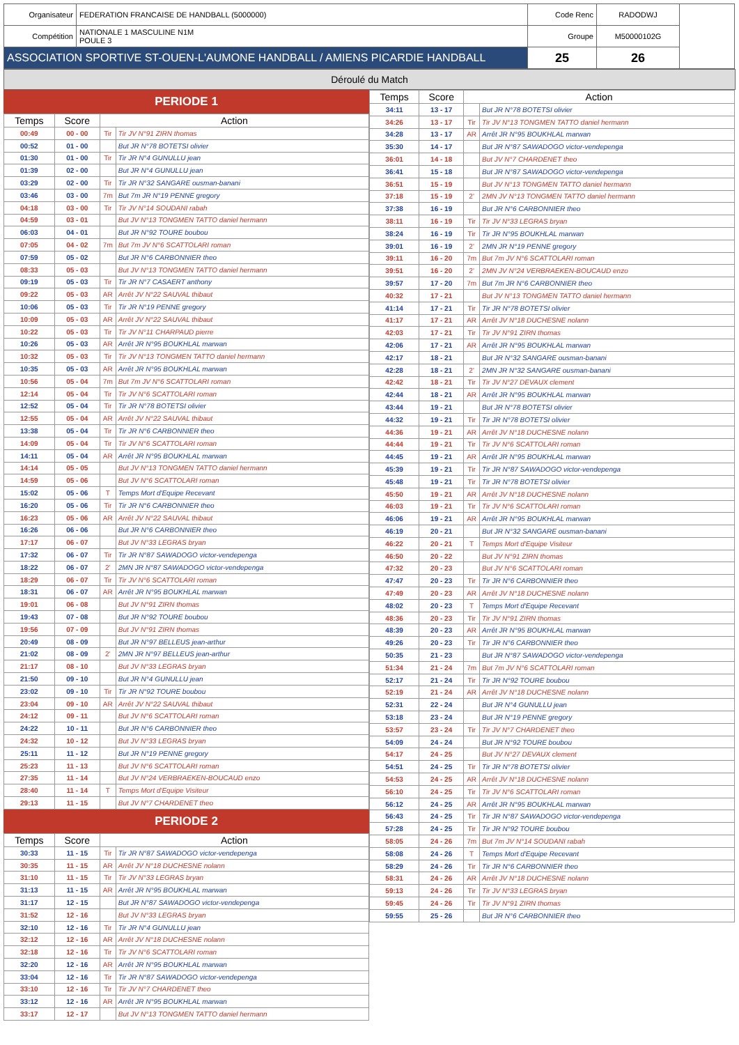| Organisateur | FEDERATION FRANCAISE DE HANDBALL (5000000) | Code Renc | RADODWJ | |
| Compétition | NATIONALE 1 MASCULINE N1M POULE 3 | Groupe | M50000102G | |
| ASSOCIATION SPORTIVE ST-OUEN-L'AUMONE HANDBALL / AMIENS PICARDIE HANDBALL | | 25 | 26 | |
Déroulé du Match
PERIODE 1
| Temps | Score | Action | |
| --- | --- | --- | --- |
| 00:49 | 00 - 00 | Tir | Tir JV N°91 ZIRN thomas |
| 00:52 | 01 - 00 | | But JR N°78 BOTETSI olivier |
| 01:30 | 01 - 00 | Tir | Tir JR N°4 GUNULLU jean |
| 01:39 | 02 - 00 | | But JR N°4 GUNULLU jean |
| 03:29 | 02 - 00 | Tir | Tir JR N°32 SANGARE ousman-banani |
| 03:46 | 03 - 00 | 7m | But 7m JR N°19 PENNE gregory |
| 04:18 | 03 - 00 | Tir | Tir JV N°14 SOUDANI rabah |
| 04:59 | 03 - 01 | | But JV N°13 TONGMEN TATTO daniel hermann |
| 06:03 | 04 - 01 | | But JR N°92 TOURE boubou |
| 07:05 | 04 - 02 | 7m | But 7m JV N°6 SCATTOLARI roman |
| 07:59 | 05 - 02 | | But JR N°6 CARBONNIER theo |
| 08:33 | 05 - 03 | | But JV N°13 TONGMEN TATTO daniel hermann |
| 09:19 | 05 - 03 | Tir | Tir JR N°7 CASAERT anthony |
| 09:22 | 05 - 03 | AR | Arrêt JV N°22 SAUVAL thibaut |
| 10:06 | 05 - 03 | Tir | Tir JR N°19 PENNE gregory |
| 10:09 | 05 - 03 | AR | Arrêt JV N°22 SAUVAL thibaut |
| 10:22 | 05 - 03 | Tir | Tir JV N°11 CHARPAUD pierre |
| 10:26 | 05 - 03 | AR | Arrêt JR N°95 BOUKHLAL marwan |
| 10:32 | 05 - 03 | Tir | Tir JV N°13 TONGMEN TATTO daniel hermann |
| 10:35 | 05 - 03 | AR | Arrêt JR N°95 BOUKHLAL marwan |
| 10:56 | 05 - 04 | 7m | But 7m JV N°6 SCATTOLARI roman |
| 12:14 | 05 - 04 | Tir | Tir JV N°6 SCATTOLARI roman |
| 12:52 | 05 - 04 | Tir | Tir JR N°78 BOTETSI olivier |
| 12:55 | 05 - 04 | AR | Arrêt JV N°22 SAUVAL thibaut |
| 13:38 | 05 - 04 | Tir | Tir JR N°6 CARBONNIER theo |
| 14:09 | 05 - 04 | Tir | Tir JV N°6 SCATTOLARI roman |
| 14:11 | 05 - 04 | AR | Arrêt JR N°95 BOUKHLAL marwan |
| 14:14 | 05 - 05 | | But JV N°13 TONGMEN TATTO daniel hermann |
| 14:59 | 05 - 06 | | But JV N°6 SCATTOLARI roman |
| 15:02 | 05 - 06 | T | Temps Mort d'Equipe Recevant |
| 16:20 | 05 - 06 | Tir | Tir JR N°6 CARBONNIER theo |
| 16:23 | 05 - 06 | AR | Arrêt JV N°22 SAUVAL thibaut |
| 16:26 | 06 - 06 | | But JR N°6 CARBONNIER theo |
| 17:17 | 06 - 07 | | But JV N°33 LEGRAS bryan |
| 17:32 | 06 - 07 | Tir | Tir JR N°87 SAWADOGO victor-vendepenga |
| 18:22 | 06 - 07 | 2' | 2MN JR N°87 SAWADOGO victor-vendepenga |
| 18:29 | 06 - 07 | Tir | Tir JV N°6 SCATTOLARI roman |
| 18:31 | 06 - 07 | AR | Arrêt JR N°95 BOUKHLAL marwan |
| 19:01 | 06 - 08 | | But JV N°91 ZIRN thomas |
| 19:43 | 07 - 08 | | But JR N°92 TOURE boubou |
| 19:56 | 07 - 09 | | But JV N°91 ZIRN thomas |
| 20:49 | 08 - 09 | | But JR N°97 BELLEUS jean-arthur |
| 21:02 | 08 - 09 | 2' | 2MN JR N°97 BELLEUS jean-arthur |
| 21:17 | 08 - 10 | | But JV N°33 LEGRAS bryan |
| 21:50 | 09 - 10 | | But JR N°4 GUNULLU jean |
| 23:02 | 09 - 10 | Tir | Tir JR N°92 TOURE boubou |
| 23:04 | 09 - 10 | AR | Arrêt JV N°22 SAUVAL thibaut |
| 24:12 | 09 - 11 | | But JV N°6 SCATTOLARI roman |
| 24:22 | 10 - 11 | | But JR N°6 CARBONNIER theo |
| 24:32 | 10 - 12 | | But JV N°33 LEGRAS bryan |
| 25:11 | 11 - 12 | | But JR N°19 PENNE gregory |
| 25:23 | 11 - 13 | | But JV N°6 SCATTOLARI roman |
| 27:35 | 11 - 14 | | But JV N°24 VERBRAEKEN-BOUCAUD enzo |
| 28:40 | 11 - 14 | T | Temps Mort d'Equipe Visiteur |
| 29:13 | 11 - 15 | | But JV N°7 CHARDENET theo |
PERIODE 2
| Temps | Score | Action | |
| --- | --- | --- | --- |
| 30:33 | 11 - 15 | Tir | Tir JR N°87 SAWADOGO victor-vendepenga |
| 30:35 | 11 - 15 | AR | Arrêt JV N°18 DUCHESNE nolann |
| 31:10 | 11 - 15 | Tir | Tir JV N°33 LEGRAS bryan |
| 31:13 | 11 - 15 | AR | Arrêt JR N°95 BOUKHLAL marwan |
| 31:17 | 12 - 15 | | But JR N°87 SAWADOGO victor-vendepenga |
| 31:52 | 12 - 16 | | But JV N°33 LEGRAS bryan |
| 32:10 | 12 - 16 | Tir | Tir JR N°4 GUNULLU jean |
| 32:12 | 12 - 16 | AR | Arrêt JV N°18 DUCHESNE nolann |
| 32:18 | 12 - 16 | Tir | Tir JV N°6 SCATTOLARI roman |
| 32:20 | 12 - 16 | AR | Arrêt JR N°95 BOUKHLAL marwan |
| 33:04 | 12 - 16 | Tir | Tir JR N°87 SAWADOGO victor-vendepenga |
| 33:10 | 12 - 16 | Tir | Tir JV N°7 CHARDENET theo |
| 33:12 | 12 - 16 | AR | Arrêt JR N°95 BOUKHLAL marwan |
| 33:17 | 12 - 17 | | But JV N°13 TONGMEN TATTO daniel hermann |
| Temps | Score | Action | |
| --- | --- | --- | --- |
| 34:11 | 13 - 17 | | But JR N°78 BOTETSI olivier |
| 34:26 | 13 - 17 | Tir | Tir JV N°13 TONGMEN TATTO daniel hermann |
| 34:28 | 13 - 17 | AR | Arrêt JR N°95 BOUKHLAL marwan |
| 35:30 | 14 - 17 | | But JR N°87 SAWADOGO victor-vendepenga |
| 36:01 | 14 - 18 | | But JV N°7 CHARDENET theo |
| 36:41 | 15 - 18 | | But JR N°87 SAWADOGO victor-vendepenga |
| 36:51 | 15 - 19 | | But JV N°13 TONGMEN TATTO daniel hermann |
| 37:18 | 15 - 19 | 2' | 2MN JV N°13 TONGMEN TATTO daniel hermann |
| 37:38 | 16 - 19 | | But JR N°6 CARBONNIER theo |
| 38:11 | 16 - 19 | Tir | Tir JV N°33 LEGRAS bryan |
| 38:24 | 16 - 19 | Tir | Tir JR N°95 BOUKHLAL marwan |
| 39:01 | 16 - 19 | 2' | 2MN JR N°19 PENNE gregory |
| 39:11 | 16 - 20 | 7m | But 7m JV N°6 SCATTOLARI roman |
| 39:51 | 16 - 20 | 2' | 2MN JV N°24 VERBRAEKEN-BOUCAUD enzo |
| 39:57 | 17 - 20 | 7m | But 7m JR N°6 CARBONNIER theo |
| 40:32 | 17 - 21 | | But JV N°13 TONGMEN TATTO daniel hermann |
| 41:14 | 17 - 21 | Tir | Tir JR N°78 BOTETSI olivier |
| 41:17 | 17 - 21 | AR | Arrêt JV N°18 DUCHESNE nolann |
| 42:03 | 17 - 21 | Tir | Tir JV N°91 ZIRN thomas |
| 42:06 | 17 - 21 | AR | Arrêt JR N°95 BOUKHLAL marwan |
| 42:17 | 18 - 21 | | But JR N°32 SANGARE ousman-banani |
| 42:28 | 18 - 21 | 2' | 2MN JR N°32 SANGARE ousman-banani |
| 42:42 | 18 - 21 | Tir | Tir JV N°27 DEVAUX clement |
| 42:44 | 18 - 21 | AR | Arrêt JR N°95 BOUKHLAL marwan |
| 43:44 | 19 - 21 | | But JR N°78 BOTETSI olivier |
| 44:32 | 19 - 21 | Tir | Tir JR N°78 BOTETSI olivier |
| 44:36 | 19 - 21 | AR | Arrêt JV N°18 DUCHESNE nolann |
| 44:44 | 19 - 21 | Tir | Tir JV N°6 SCATTOLARI roman |
| 44:45 | 19 - 21 | AR | Arrêt JR N°95 BOUKHLAL marwan |
| 45:39 | 19 - 21 | Tir | Tir JR N°87 SAWADOGO victor-vendepenga |
| 45:48 | 19 - 21 | Tir | Tir JR N°78 BOTETSI olivier |
| 45:50 | 19 - 21 | AR | Arrêt JV N°18 DUCHESNE nolann |
| 46:03 | 19 - 21 | Tir | Tir JV N°6 SCATTOLARI roman |
| 46:06 | 19 - 21 | AR | Arrêt JR N°95 BOUKHLAL marwan |
| 46:19 | 20 - 21 | | But JR N°32 SANGARE ousman-banani |
| 46:22 | 20 - 21 | T | Temps Mort d'Equipe Visiteur |
| 46:50 | 20 - 22 | | But JV N°91 ZIRN thomas |
| 47:32 | 20 - 23 | | But JV N°6 SCATTOLARI roman |
| 47:47 | 20 - 23 | Tir | Tir JR N°6 CARBONNIER theo |
| 47:49 | 20 - 23 | AR | Arrêt JV N°18 DUCHESNE nolann |
| 48:02 | 20 - 23 | T | Temps Mort d'Equipe Recevant |
| 48:36 | 20 - 23 | Tir | Tir JV N°91 ZIRN thomas |
| 48:39 | 20 - 23 | AR | Arrêt JR N°95 BOUKHLAL marwan |
| 49:26 | 20 - 23 | Tir | Tir JR N°6 CARBONNIER theo |
| 50:35 | 21 - 23 | | But JR N°87 SAWADOGO victor-vendepenga |
| 51:34 | 21 - 24 | 7m | But 7m JV N°6 SCATTOLARI roman |
| 52:17 | 21 - 24 | Tir | Tir JR N°92 TOURE boubou |
| 52:19 | 21 - 24 | AR | Arrêt JV N°18 DUCHESNE nolann |
| 52:31 | 22 - 24 | | But JR N°4 GUNULLU jean |
| 53:18 | 23 - 24 | | But JR N°19 PENNE gregory |
| 53:57 | 23 - 24 | Tir | Tir JV N°7 CHARDENET theo |
| 54:09 | 24 - 24 | | But JR N°92 TOURE boubou |
| 54:17 | 24 - 25 | | But JV N°27 DEVAUX clement |
| 54:51 | 24 - 25 | Tir | Tir JR N°78 BOTETSI olivier |
| 54:53 | 24 - 25 | AR | Arrêt JV N°18 DUCHESNE nolann |
| 56:10 | 24 - 25 | Tir | Tir JV N°6 SCATTOLARI roman |
| 56:12 | 24 - 25 | AR | Arrêt JR N°95 BOUKHLAL marwan |
| 56:43 | 24 - 25 | Tir | Tir JR N°87 SAWADOGO victor-vendepenga |
| 57:28 | 24 - 25 | Tir | Tir JR N°92 TOURE boubou |
| 58:05 | 24 - 26 | 7m | But 7m JV N°14 SOUDANI rabah |
| 58:08 | 24 - 26 | T | Temps Mort d'Equipe Recevant |
| 58:29 | 24 - 26 | Tir | Tir JR N°6 CARBONNIER theo |
| 58:31 | 24 - 26 | AR | Arrêt JV N°18 DUCHESNE nolann |
| 59:13 | 24 - 26 | Tir | Tir JV N°33 LEGRAS bryan |
| 59:45 | 24 - 26 | Tir | Tir JV N°91 ZIRN thomas |
| 59:55 | 25 - 26 | | But JR N°6 CARBONNIER theo |